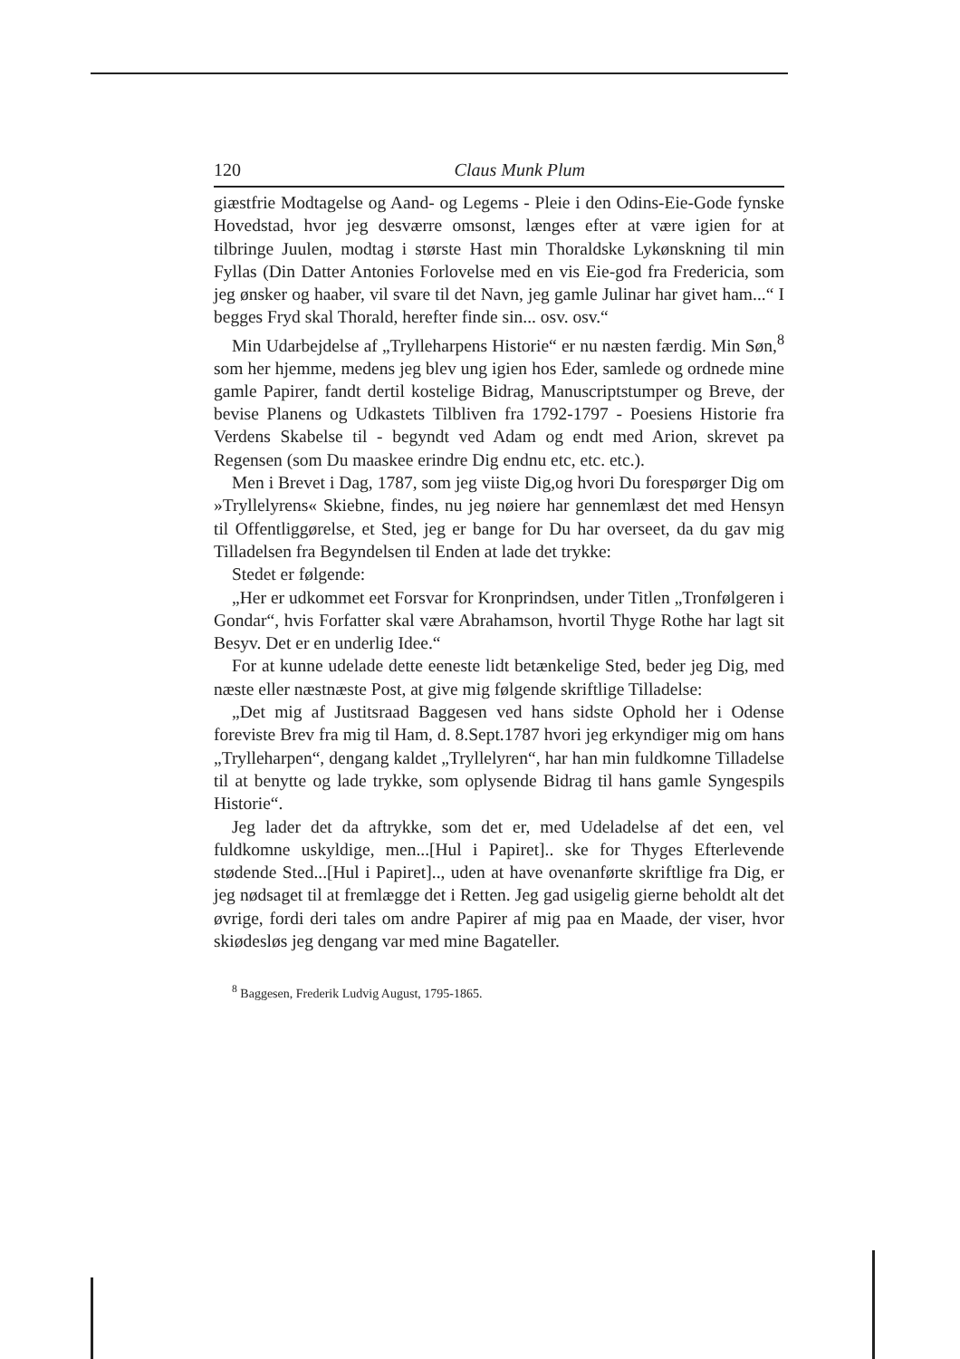120 Claus Munk Plum
giæstfrie Modtagelse og Aand- og Legems - Pleie i den Odins-Eie-Gode fynske Hovedstad, hvor jeg desværre omsonst, længes efter at være igien for at tilbringe Juulen, modtag i største Hast min Thoraldske Lykønskning til min Fyllas (Din Datter Antonies Forlovelse med en vis Eie-god fra Fredericia, som jeg ønsker og haaber, vil svare til det Navn, jeg gamle Julinar har givet ham...“ I begges Fryd skal Thorald, herefter finde sin... osv. osv.“
Min Udarbejdelse af „Trylleharpens Historie“ er nu næsten færdig. Min Søn,<sup>8</sup> som her hjemme, medens jeg blev ung igien hos Eder, samlede og ordnede mine gamle Papirer, fandt dertil kostelige Bidrag, Manuscriptstumper og Breve, der bevise Planens og Udkastets Tilbliven fra 1792-1797 - Poesiens Historie fra Verdens Skabelse til - begyndt ved Adam og endt med Arion, skrevet pa Regensen (som Du maaskee erindre Dig endnu etc, etc. etc.).
Men i Brevet i Dag, 1787, som jeg viiste Dig,og hvori Du forespørger Dig om »Tryllelyrens« Skiebne, findes, nu jeg nøiere har gennemlæst det med Hensyn til Offentliggørelse, et Sted, jeg er bange for Du har overseet, da du gav mig Tilladelsen fra Begyndelsen til Enden at lade det trykke:
Stedet er følgende:
„Her er udkommet eet Forsvar for Kronprindsen, under Titlen „Tronfølgeren i Gondar“, hvis Forfatter skal være Abrahamson, hvortil Thyge Rothe har lagt sit Besyv. Det er en underlig Idee.“
For at kunne udelade dette eeneste lidt betænkelige Sted, beder jeg Dig, med næste eller næstnæste Post, at give mig følgende skriftlige Tilladelse:
„Det mig af Justitsraad Baggesen ved hans sidste Ophold her i Odense foreviste Brev fra mig til Ham, d. 8.Sept.1787 hvori jeg erkyndiger mig om hans „Trylleharpen“, dengang kaldet „Tryllelyren“, har han min fuldkomne Tilladelse til at benytte og lade trykke, som oplysende Bidrag til hans gamle Syngespils Historie“.
Jeg lader det da aftrykke, som det er, med Udeladelse af det een, vel fuldkomne uskyldige, men...[Hul i Papiret].. ske for Thyges Efterlevende stødende Sted...[Hul i Papiret].., uden at have ovenanførte skriftlige fra Dig, er jeg nødsaget til at fremlægge det i Retten. Jeg gad usigelig gierne beholdt alt det øvrige, fordi deri tales om andre Papirer af mig paa en Maade, der viser, hvor skiødesløs jeg dengang var med mine Bagateller.
<sup>8</sup> Baggesen, Frederik Ludvig August, 1795-1865.